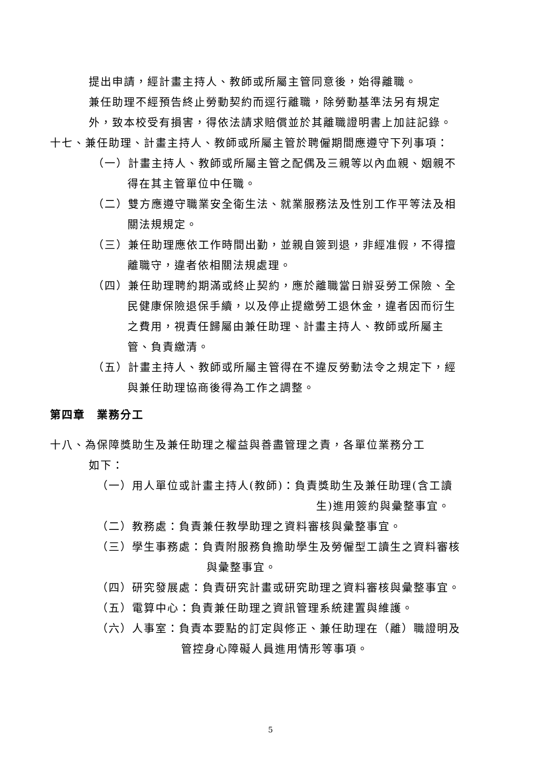提出申請，經計畫主持人、教師或所屬主管同意後，始得離職。
兼任助理不經預告終止勞動契約而逕行離職，除勞動基準法另有規定
外，致本校受有損害，得依法請求賠償並於其離職證明書上加註記錄。
十七、兼任助理、計畫主持人、教師或所屬主管於聘僱期間應遵守下列事項：
（一）計畫主持人、教師或所屬主管之配偶及三親等以內血親、姻親不
得在其主管單位中任職。
（二）雙方應遵守職業安全衛生法、就業服務法及性別工作平等法及相
關法規規定。
（三）兼任助理應依工作時間出勤，並親自簽到退，非經准假，不得擅
離職守，違者依相關法規處理。
（四）兼任助理聘約期滿或終止契約，應於離職當日辦妥勞工保險、全
民健康保險退保手續，以及停止提繳勞工退休金，違者因而衍生
之費用，視責任歸屬由兼任助理、計畫主持人、教師或所屬主
管、負責繳清。
（五）計畫主持人、教師或所屬主管得在不違反勞動法令之規定下，經
與兼任助理協商後得為工作之調整。
第四章　業務分工
十八、為保障獎助生及兼任助理之權益與善盡管理之責，各單位業務分工
如下：
（一）用人單位或計畫主持人(教師)：負責獎助生及兼任助理(含工讀
生)進用簽約與彙整事宜。
（二）教務處：負責兼任教學助理之資料審核與彙整事宜。
（三）學生事務處：負責附服務負擔助學生及勞僱型工讀生之資料審核
與彙整事宜。
（四）研究發展處：負責研究計畫或研究助理之資料審核與彙整事宜。
（五）電算中心：負責兼任助理之資訊管理系統建置與維護。
（六）人事室：負責本要點的訂定與修正、兼任助理在（離）職證明及
管控身心障礙人員進用情形等事項。
5